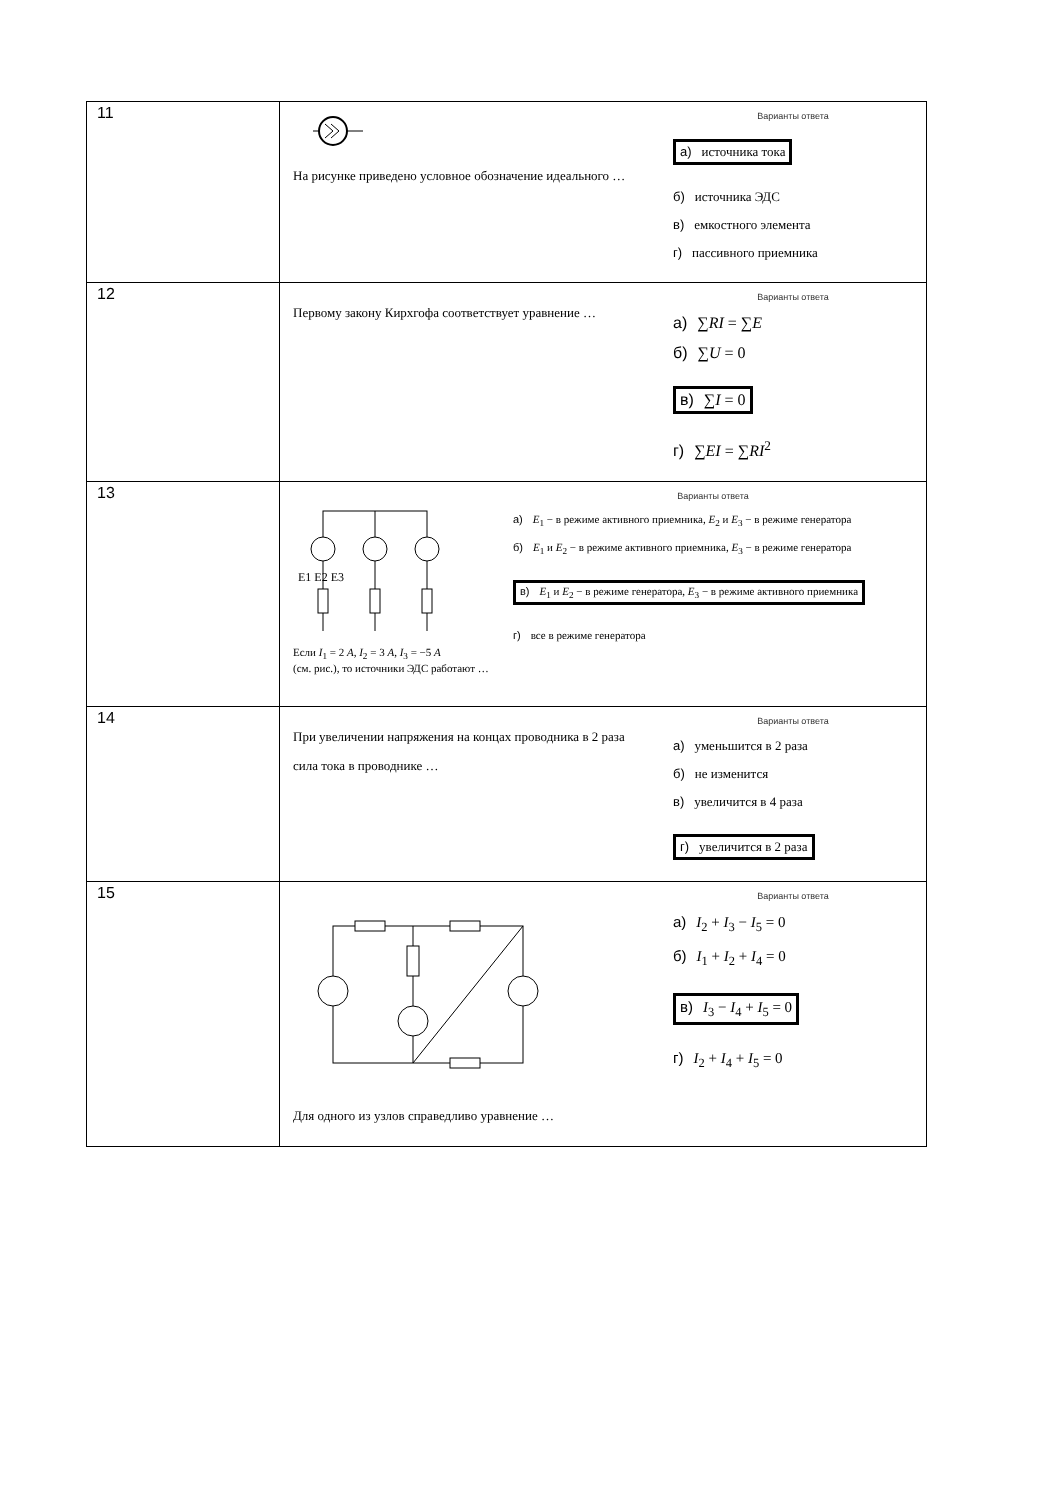| 11 | На рисунке приведено условное обозначение идеального … Варианты ответа а) источника тока б) источника ЭДС в) емкостного элемента г) пассивного приемника |
| 12 | Первому закону Кирхгофа соответствует уравнение … Варианты ответа а) ∑ RI = ∑ E б) ∑ U = 0 в) ∑ I = 0 г) ∑ EI = ∑ RI<sup>2</sup> |
| 13 | E1 E2 E3 Если I<sub>1</sub> = 2 А , I<sub>2</sub> = 3 А , I<sub>3</sub> = −5 А (см. рис.), то источники ЭДС работают … Варианты ответа а) E<sub>1</sub> − в режиме активного приемника, E<sub>2</sub> и E<sub>3</sub> − в режиме генератора б) E<sub>1</sub> и E<sub>2</sub> − в режиме активного приемника, E<sub>3</sub> − в режиме генератора в) E<sub>1</sub> и E<sub>2</sub> − в режиме генератора, E<sub>3</sub> − в режиме активного приемника г) все в режиме генератора |
| 14 | При увеличении напряжения на концах проводника в 2 раза сила тока в проводнике … Варианты ответа а) уменьшится в 2 раза б) не изменится в) увеличится в 4 раза г) увеличится в 2 раза |
| 15 | Для одного из узлов справедливо уравнение … Варианты ответа а) I<sub>2</sub> + I<sub>3</sub> − I<sub>5</sub> = 0 б) I<sub>1</sub> + I<sub>2</sub> + I<sub>4</sub> = 0 в) I<sub>3</sub> − I<sub>4</sub> + I<sub>5</sub> = 0 г) I<sub>2</sub> + I<sub>4</sub> + I<sub>5</sub> = 0 |